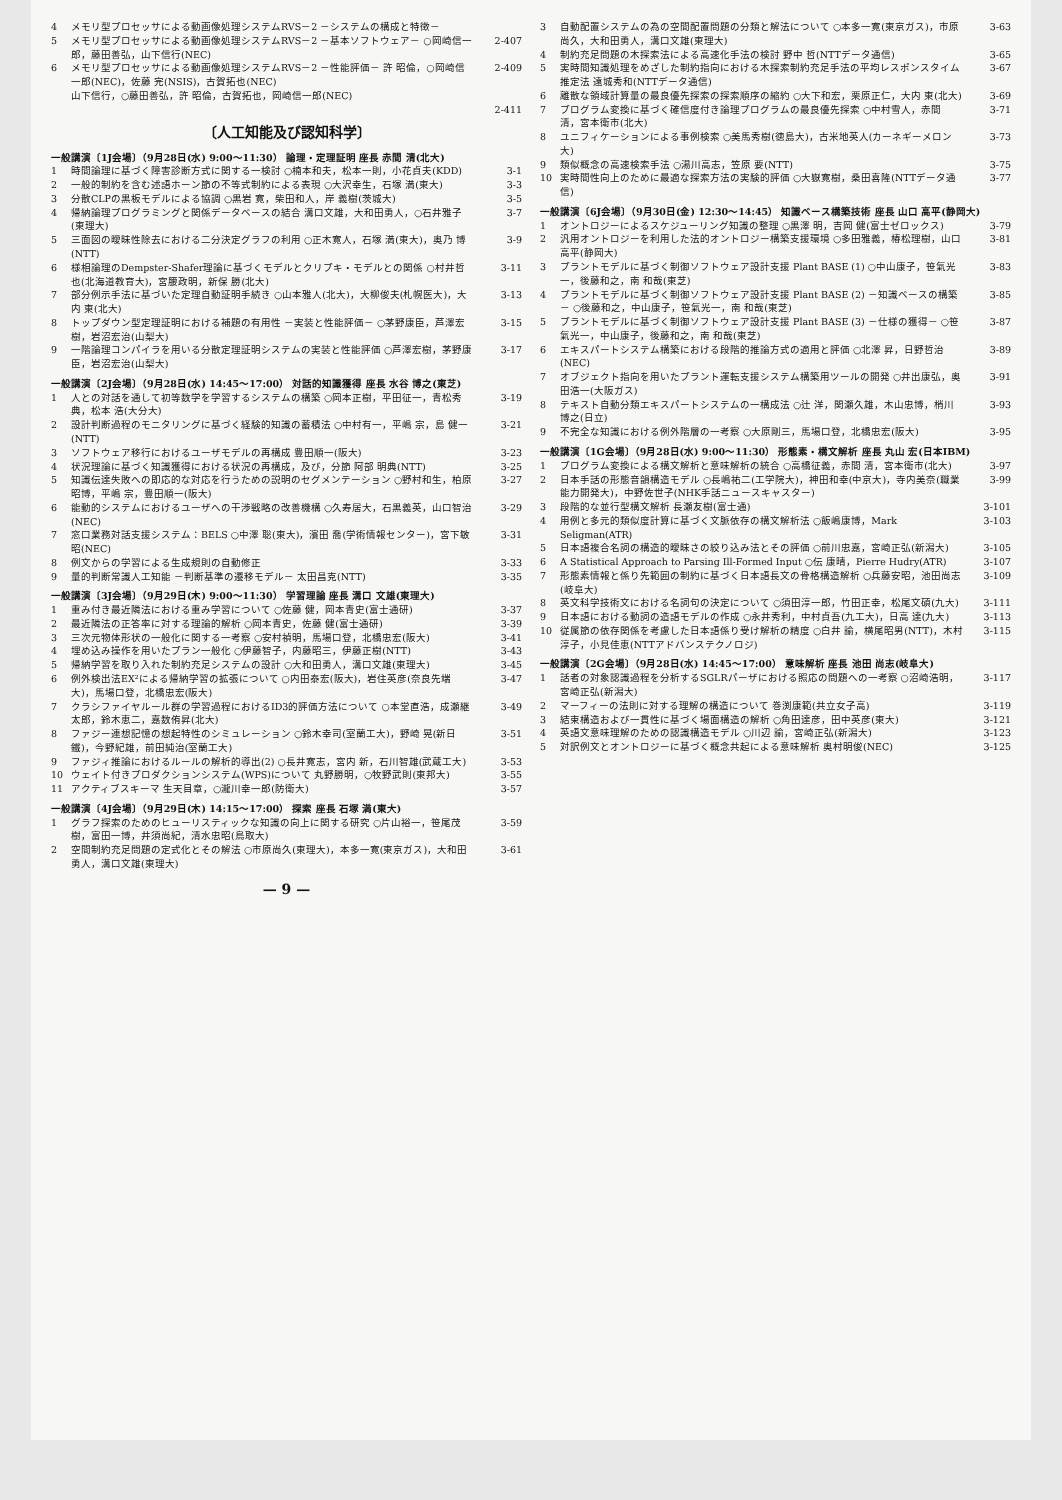4 メモリ型プロセッサによる動画像処理システムRVS－2 －システムの構成と特徴－
5 メモリ型プロセッサによる動画像処理システムRVS－2 －基本ソフトウェア－ ○岡崎信一郎，藤田善弘，山下信行(NEC) 2-407
6 メモリ型プロセッサによる動画像処理システムRVS－2 －性能評価－ 許 昭倫，○岡崎信一郎(NEC)，佐藤 完(NSIS)，古賀拓也(NEC) 2-409
山下信行，○藤田善弘，許 昭倫，古賀拓也，岡崎信一郎(NEC)
2-411
〔人工知能及び認知科学〕
一般講演〔1J会場〕（9月28日(水) 9:00～11:30） 論理・定理証明 座長 赤間 清(北大)
1 時間論理に基づく障害診断方式に関する一検討 ○楠本和夫，松本一則，小花貞夫(KDD) 3-1
2 一般的制約を含む述語ホーン節の不等式制約による表現 ○大沢幸生，石塚 満(東大) 3-3
3 分散CLPの黒板モデルによる協調 ○黒岩 寛，柴田和人，岸 義樹(茨城大) 3-5
4 帰納論理プログラミングと関係データベースの結合 溝口文雄，大和田勇人，○石井雅子(東理大) 3-7
5 三面図の曖昧性除去における二分決定グラフの利用 ○正木寛人，石塚 満(東大)，奥乃 博(NTT) 3-9
6 様相論理のDempster-Shafer理論に基づくモデルとクリプキ・モデルとの関係 ○村井哲也(北海道教育大)，宮腰政明，新保 勝(北大) 3-11
7 部分例示手法に基づいた定理自動証明手続き ○山本雅人(北大)，大柳俊夫(札幌医大)，大内 東(北大) 3-13
8 トップダウン型定理証明における補題の有用性 －実装と性能評価－ ○茅野康臣，芦澤宏樹，岩沼宏治(山梨大) 3-15
9 一階論理コンパイラを用いる分散定理証明システムの実装と性能評価 ○芦澤宏樹，茅野康臣，岩沼宏治(山梨大) 3-17
一般講演〔2J会場〕（9月28日(水) 14:45～17:00） 対話的知識獲得 座長 水谷 博之(東芝)
1 人との対話を通して初等数学を学習するシステムの構築 ○岡本正樹，平田征一，青松秀典，松本 浩(大分大) 3-19
2 設計判断過程のモニタリングに基づく経験的知識の蓄積法 ○中村有一，平嶋 宗，島 健一(NTT) 3-21
3 ソフトウェア移行におけるユーザモデルの再構成 豊田順一(阪大) 3-23
4 状況理論に基づく知識獲得における状況の再構成，及び，分節 阿部 明典(NTT) 3-25
5 知識伝達失敗への即応的な対応を行うための説明のセグメンテーション ○野村和生，柏原昭博，平嶋 宗，豊田順一(阪大) 3-27
6 能動的システムにおけるユーザへの干渉戦略の改善機構 ○久寿居大，石黒義英，山口智治(NEC) 3-29
7 窓口業務対話支援システム：BELS ○中澤 聡(東大)，濱田 喬(学術情報センター)，宮下敏昭(NEC) 3-31
8 例文からの学習による生成規則の自動修正 3-33
9 量的判断常識人工知能 －判断基準の遷移モデル－ 太田昌克(NTT) 3-35
一般講演〔3J会場〕（9月29日(木) 9:00～11:30） 学習理論 座長 溝口 文雄(東理大)
1 重み付き最近隣法における重み学習について ○佐藤 健，岡本青史(富士通研) 3-37
2 最近隣法の正答率に対する理論的解析 ○岡本青史，佐藤 健(富士通研) 3-39
3 三次元物体形状の一般化に関する一考察 ○安村禎明，馬場口登，北橋忠宏(阪大) 3-41
4 埋め込み操作を用いたプラン一般化 ○伊藤智子，内藤昭三，伊藤正樹(NTT) 3-43
5 帰納学習を取り入れた制約充足システムの設計 ○大和田勇人，溝口文雄(東理大) 3-45
6 例外検出法EX²による帰納学習の拡張について ○内田泰宏(阪大)，岩住英彦(奈良先端大)，馬場口登，北橋忠宏(阪大) 3-47
7 クラシファイヤルール群の学習過程におけるID3的評価方法について ○本堂直浩，成瀬継太郎，鈴木恵二，嘉数侑昇(北大) 3-49
8 ファジー連想記憶の想起特性のシミュレーション ○鈴木幸司(室蘭工大)，野崎 晃(新日鐵)，今野紀雄，前田純治(室蘭工大) 3-51
9 ファジィ推論におけるルールの解析的導出(2) ○長井寛志，宮内 新，石川智雄(武蔵工大) 3-53
10 ウェイト付きプロダクションシステム(WPS)について 丸野勝明，○牧野武則(東邦大) 3-55
11 アクティブスキーマ 生天目章，○瀧川幸一郎(防衛大) 3-57
一般講演〔4J会場〕（9月29日(木) 14:15～17:00） 探索 座長 石塚 満(東大)
1 グラフ探索のためのヒューリスティックな知識の向上に関する研究 ○片山裕一，笹尾茂樹，富田一博，井須尚紀，清水忠昭(鳥取大) 3-59
2 空間制約充足問題の定式化とその解法 ○市原尚久(東理大)，本多一寛(東京ガス)，大和田勇人，溝口文雄(東理大) 3-61
— 9 —
3 自動配置システムの為の空間配置問題の分類と解法について ○本多一寛(東京ガス)，市原尚久，大和田勇人，溝口文雄(東理大) 3-63
4 制約充足問題の木探索法による高速化手法の検討 野中 哲(NTTデータ通信) 3-65
5 実時間知識処理をめざした制約指向における木探索制約充足手法の平均レスポンスタイム推定法 遠城秀和(NTTデータ通信) 3-67
6 離散な領域計算量の最良優先探索の探索順序の縮約 ○大下和宏，栗原正仁，大内 東(北大) 3-69
7 プログラム変換に基づく確信度付き論理プログラムの最良優先探索 ○中村雪人，赤間 清，宮本衛市(北大) 3-71
8 ユニフィケーションによる事例検索 ○美馬秀樹(徳島大)，古米地英人(カーネギーメロン大) 3-73
9 類似概念の高速検索手法 ○湯川高志，笠原 要(NTT) 3-75
10 実時間性向上のために最適な探索方法の実験的評価 ○大嶽寛樹，桑田喜隆(NTTデータ通信) 3-77
一般講演〔6J会場〕（9月30日(金) 12:30～14:45） 知識ベース構築技術 座長 山口 高平(静岡大)
1 オントロジーによるスケジューリング知識の整理 ○黒澤 明，吉岡 健(富士ゼロックス) 3-79
2 汎用オントロジーを利用した法的オントロジー構築支援環境 ○多田雅義，椿松理樹，山口高平(静岡大) 3-81
3 プラントモデルに基づく制御ソフトウェア設計支援 Plant BASE (1) ○中山康子，笹氣光一，後藤和之，南 和哉(東芝) 3-83
4 プラントモデルに基づく制御ソフトウェア設計支援 Plant BASE (2) －知識ベースの構築－ ○後藤和之，中山康子，笹氣光一，南 和哉(東芝) 3-85
5 プラントモデルに基づく制御ソフトウェア設計支援 Plant BASE (3) －仕様の獲得－ ○笹氣光一，中山康子，後藤和之，南 和哉(東芝) 3-87
6 エキスパートシステム構築における段階的推論方式の適用と評価 ○北澤 昇，日野哲治(NEC) 3-89
7 オブジェクト指向を用いたプラント運転支援システム構築用ツールの開発 ○井出康弘，奥田浩一(大阪ガス) 3-91
8 テキスト自動分類エキスパートシステムの一構成法 ○辻 洋，関瀬久雄，木山忠博，梢川博之(日立) 3-93
9 不完全な知識における例外階層の一考察 ○大原剛三，馬場口登，北橋忠宏(阪大) 3-95
一般講演〔1G会場〕（9月28日(水) 9:00～11:30） 形態素・構文解析 座長 丸山 宏(日本IBM)
1 プログラム変換による構文解析と意味解析の統合 ○高橋征義，赤間 清，宮本衛市(北大) 3-97
2 日本手話の形態音韻構造モデル ○長嶋祐二(工学院大)，神田和幸(中京大)，寺内美奈(職業能力開発大)，中野佐世子(NHK手話ニュースキャスター) 3-99
3 段階的な並行型構文解析 長瀬友樹(富士通) 3-101
4 用例と多元的類似度計算に基づく文脈依存の構文解析法 ○飯嶋康博，Mark Seligman(ATR) 3-103
5 日本語複合名詞の構造的曖昧さの絞り込み法とその評価 ○前川忠嘉，宮崎正弘(新潟大) 3-105
6 A Statistical Approach to Parsing Ill-Formed Input ○伝 康晴，Pierre Hudry(ATR) 3-107
7 形態素情報と係り先範囲の制約に基づく日本語長文の骨格構造解析 ○兵藤安昭，池田尚志(岐阜大) 3-109
8 英文科学技術文における名詞句の決定について ○須田淳一郎，竹田正幸，松尾文碩(九大) 3-111
9 日本語における動詞の造語モデルの作成 ○永井秀利，中村貞吾(九工大)，日高 達(九大) 3-113
10 従属節の依存関係を考慮した日本語係り受け解析の精度 ○白井 諭，横尾昭男(NTT)，木村淳子，小見佳恵(NTTアドバンステクノロジ) 3-115
一般講演〔2G会場〕（9月28日(水) 14:45～17:00） 意味解析 座長 池田 尚志(岐阜大)
1 話者の対象認識過程を分析するSGLRパーザにおける照応の問題への一考察 ○沼崎浩明，宮崎正弘(新潟大) 3-117
2 マーフィーの法則に対する理解の構造について 巻渕康範(共立女子高) 3-119
3 結束構造および一貫性に基づく場面構造の解析 ○角田達彦，田中英彦(東大) 3-121
4 英語文意味理解のための認識構造モデル ○川辺 諭，宮崎正弘(新潟大) 3-123
5 対訳例文とオントロジーに基づく概念共起による意味解析 奥村明俊(NEC) 3-125